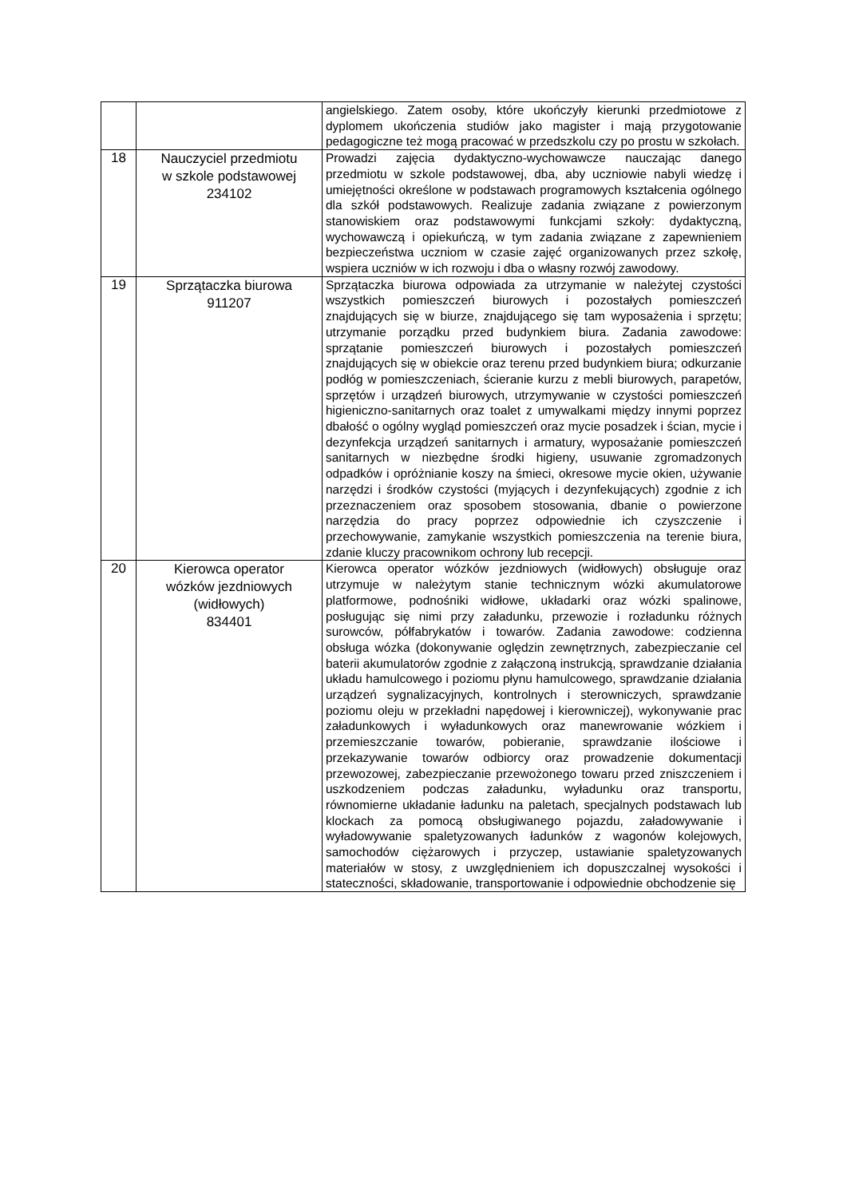| | | angielskiego. Zatem osoby, które ukończyły kierunki przedmiotowe z dyplomem ukończenia studiów jako magister i mają przygotowanie pedagogiczne też mogą pracować w przedszkolu czy po prostu w szkołach. |
| 18 | Nauczyciel przedmiotu w szkole podstawowej 234102 | Prowadzi zajęcia dydaktyczno-wychowawcze nauczając danego przedmiotu w szkole podstawowej, dba, aby uczniowie nabyli wiedzę i umiejętności określone w podstawach programowych kształcenia ogólnego dla szkół podstawowych. Realizuje zadania związane z powierzonym stanowiskiem oraz podstawowymi funkcjami szkoły: dydaktyczną, wychowawczą i opiekuńczą, w tym zadania związane z zapewnieniem bezpieczeństwa uczniom w czasie zajęć organizowanych przez szkołę, wspiera uczniów w ich rozwoju i dba o własny rozwój zawodowy. |
| 19 | Sprzątaczka biurowa 911207 | Sprzątaczka biurowa odpowiada za utrzymanie w należytej czystości wszystkich pomieszczeń biurowych i pozostałych pomieszczeń znajdujących się w biurze, znajdującego się tam wyposażenia i sprzętu; utrzymanie porządku przed budynkiem biura. Zadania zawodowe: sprzątanie pomieszczeń biurowych i pozostałych pomieszczeń znajdujących się w obiekcie oraz terenu przed budynkiem biura; odkurzanie podłóg w pomieszczeniach, ścieranie kurzu z mebli biurowych, parapetów, sprzętów i urządzeń biurowych, utrzymywanie w czystości pomieszczeń higieniczno-sanitarnych oraz toalet z umywalkami między innymi poprzez dbałość o ogólny wygląd pomieszczeń oraz mycie posadzek i ścian, mycie i dezynfekcja urządzeń sanitarnych i armatury, wyposażanie pomieszczeń sanitarnych w niezbędne środki higieny, usuwanie zgromadzonych odpadków i opróżnianie koszy na śmieci, okresowe mycie okien, używanie narzędzi i środków czystości (myjących i dezynfekujących) zgodnie z ich przeznaczeniem oraz sposobem stosowania, dbanie o powierzone narzędzia do pracy poprzez odpowiednie ich czyszczenie i przechowywanie, zamykanie wszystkich pomieszczenia na terenie biura, zdanie kluczy pracownikom ochrony lub recepcji. |
| 20 | Kierowca operator wózków jezdniowych (widłowych) 834401 | Kierowca operator wózków jezdniowych (widłowych) obsługuje oraz utrzymuje w należytym stanie technicznym wózki akumulatorowe platformowe, podnośniki widłowe, układarki oraz wózki spalinowe, posługując się nimi przy załadunku, przewozie i rozładunku różnych surowców, półfabrykatów i towarów. Zadania zawodowe: codzienna obsługa wózka (dokonywanie oględzin zewnętrznych, zabezpieczanie cel baterii akumulatorów zgodnie z załączoną instrukcją, sprawdzanie działania układu hamulcowego i poziomu płynu hamulcowego, sprawdzanie działania urządzeń sygnalizacyjnych, kontrolnych i sterowniczych, sprawdzanie poziomu oleju w przekładni napędowej i kierowniczej), wykonywanie prac załadunkowych i wyładunkowych oraz manewrowanie wózkiem i przemieszczanie towarów, pobieranie, sprawdzanie ilościowe i przekazywanie towarów odbiorcy oraz prowadzenie dokumentacji przewozowej, zabezpieczanie przewożonego towaru przed zniszczeniem i uszkodzeniem podczas załadunku, wyładunku oraz transportu, równomierne układanie ładunku na paletach, specjalnych podstawach lub klockach za pomocą obsługiwanego pojazdu, załadowywanie i wyładowywanie spaletyzowanych ładunków z wagonów kolejowych, samochodów ciężarowych i przyczep, ustawianie spaletyzowanych materiałów w stosy, z uwzględnieniem ich dopuszczalnej wysokości i stateczności, składowanie, transportowanie i odpowiednie obchodzenie się |